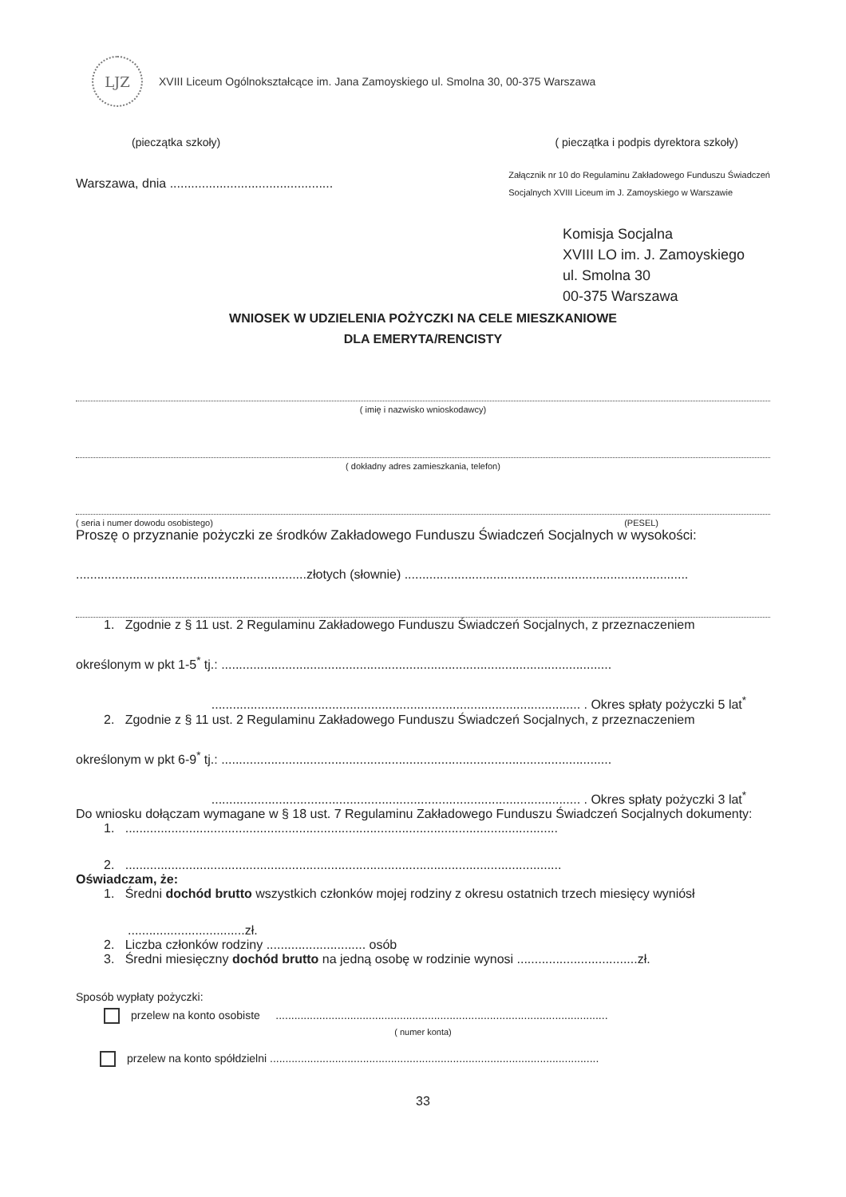LJZ
XVIII Liceum Ogólnokształcące im. Jana Zamoyskiego ul. Smolna 30, 00-375 Warszawa
(pieczątka szkoły) ( pieczątka i podpis dyrektora szkoły)
Warszawa, dnia .............................................. Załącznik nr 10 do Regulaminu Zakładowego Funduszu Świadczeń
Socjalnych XVIII Liceum im J. Zamoyskiego w Warszawie
Komisja Socjalna
XVIII LO im. J. Zamoyskiego
ul. Smolna 30
00-375 Warszawa
WNIOSEK W UDZIELENIA POŻYCZKI NA CELE MIESZKANIOWE
DLA EMERYTA/RENCISTY
( imię i nazwisko wnioskodawcy)
( dokładny adres zamieszkania, telefon)
( seria i numer dowodu osobistego) (PESEL)
Proszę o przyznanie pożyczki ze środków Zakładowego Funduszu Świadczeń Socjalnych w wysokości:
.................................................................złotych (słownie) ................................................................................
1. Zgodnie z § 11 ust. 2 Regulaminu Zakładowego Funduszu Świadczeń Socjalnych, z przeznaczeniem
określonym w pkt 1-5<sup>*</sup> tj.: ..............................................................................................................
........................................................................................................ . Okres spłaty pożyczki 5 lat<sup>*</sup>
2. Zgodnie z § 11 ust. 2 Regulaminu Zakładowego Funduszu Świadczeń Socjalnych, z przeznaczeniem
określonym w pkt 6-9<sup>*</sup> tj.: ..............................................................................................................
........................................................................................................ . Okres spłaty pożyczki 3 lat<sup>*</sup>
Do wniosku dołączam wymagane w § 18 ust. 7 Regulaminu Zakładowego Funduszu Świadczeń Socjalnych dokumenty:
1. ..........................................................................................................................
2. ...........................................................................................................................
Oświadczam, że:
1. Średni dochód brutto wszystkich członków mojej rodziny z okresu ostatnich trzech miesięcy wyniósł
.................................zł.
2. Liczba członków rodziny ............................ osób
3. Średni miesięczny dochód brutto na jedną osobę w rodzinie wynosi ..................................zł.
Sposób wypłaty pożyczki:
przelew na konto osobiste ...........................................................................................................
( numer konta)
przelew na konto spółdzielni ..........................................................................................................
33